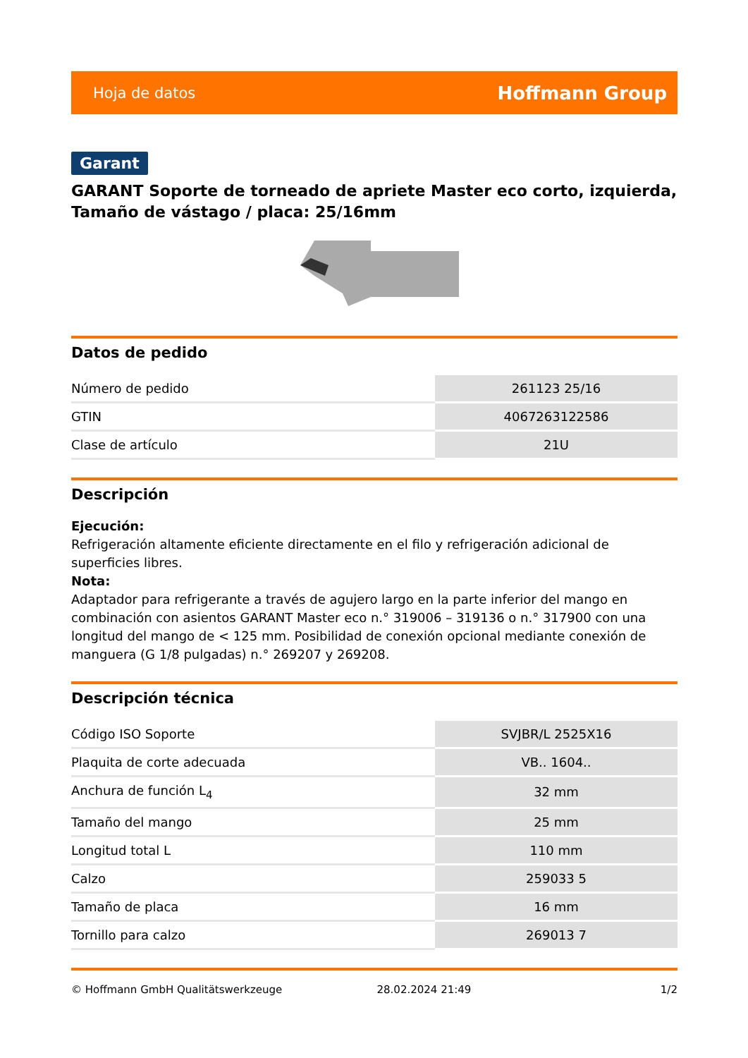Hoja de datos Hoffmann Group
Garant
GARANT Soporte de torneado de apriete Master eco corto, izquierda, Tamaño de vástago / placa: 25/16mm
Datos de pedido
| Número de pedido | 261123 25/16 |
| GTIN | 4067263122586 |
| Clase de artículo | 21U |
Descripción
Ejecución:
Refrigeración altamente eficiente directamente en el filo y refrigeración adicional de superficies libres.
Nota:
Adaptador para refrigerante a través de agujero largo en la parte inferior del mango en combinación con asientos GARANT Master eco n.° 319006 – 319136 o n.° 317900 con una longitud del mango de < 125 mm. Posibilidad de conexión opcional mediante conexión de manguera (G 1/8 pulgadas) n.° 269207 y 269208.
Descripción técnica
| Código ISO Soporte | SVJBR/L 2525X16 |
| Plaquita de corte adecuada | VB.. 1604.. |
| Anchura de función L<sub>4</sub> | 32 mm |
| Tamaño del mango | 25 mm |
| Longitud total L | 110 mm |
| Calzo | 259033 5 |
| Tamaño de placa | 16 mm |
| Tornillo para calzo | 269013 7 |
© Hoffmann GmbH Qualitätswerkzeuge 28.02.2024 21:49 1/2